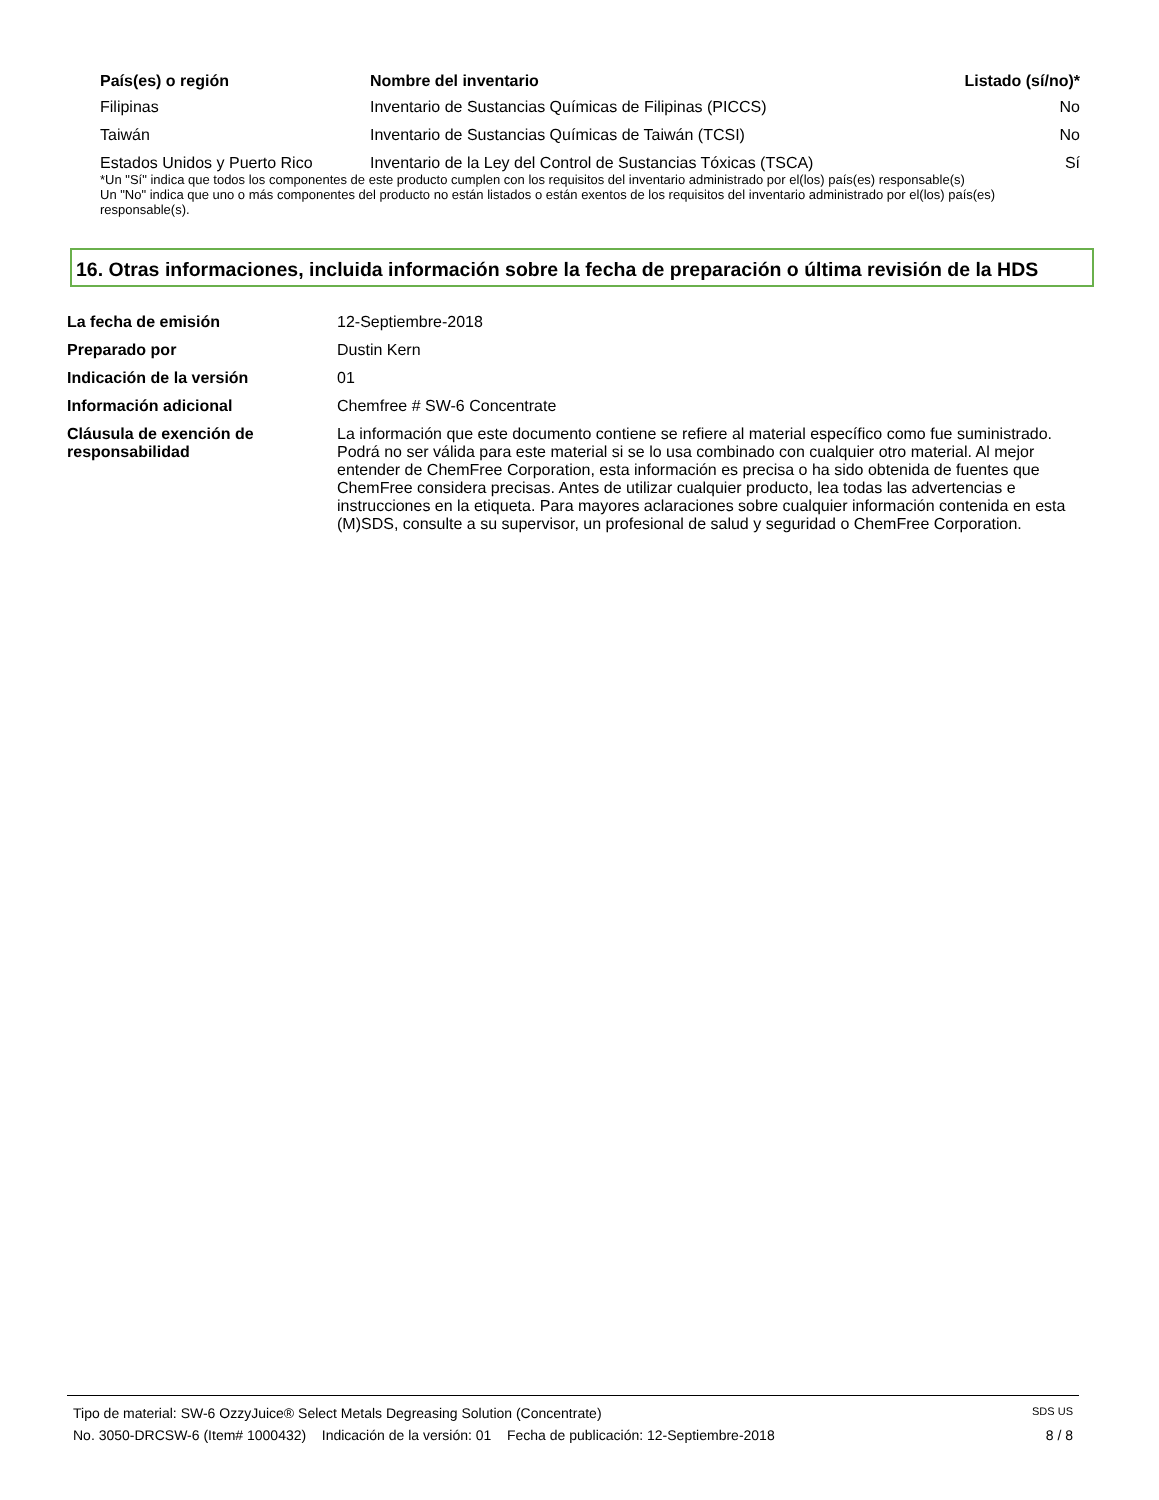| País(es) o región | Nombre del inventario | Listado (sí/no)* |
| --- | --- | --- |
| Filipinas | Inventario de Sustancias Químicas de Filipinas (PICCS) | No |
| Taiwán | Inventario de Sustancias Químicas de Taiwán (TCSI) | No |
| Estados Unidos y Puerto Rico | Inventario de la Ley del Control de Sustancias Tóxicas (TSCA) | Sí |
*Un "Sí" indica que todos los componentes de este producto cumplen con los requisitos del inventario administrado por el(los) país(es) responsable(s)
Un "No" indica que uno o más componentes del producto no están listados o están exentos de los requisitos del inventario administrado por el(los) país(es) responsable(s).
16. Otras informaciones, incluida información sobre la fecha de preparación o última revisión de la HDS
| La fecha de emisión | 12-Septiembre-2018 |
| Preparado por | Dustin Kern |
| Indicación de la versión | 01 |
| Información adicional | Chemfree # SW-6 Concentrate |
| Cláusula de exención de responsabilidad | La información que este documento contiene se refiere al material específico como fue suministrado. Podrá no ser válida para este material si se lo usa combinado con cualquier otro material. Al mejor entender de ChemFree Corporation, esta información es precisa o ha sido obtenida de fuentes que ChemFree considera precisas. Antes de utilizar cualquier producto, lea todas las advertencias e instrucciones en la etiqueta. Para mayores aclaraciones sobre cualquier información contenida en esta (M)SDS, consulte a su supervisor, un profesional de salud y seguridad o ChemFree Corporation. |
Tipo de material: SW-6 OzzyJuice® Select Metals Degreasing Solution (Concentrate) SDS US
No. 3050-DRCSW-6 (Item# 1000432) Indicación de la versión: 01 Fecha de publicación: 12-Septiembre-2018 8 / 8